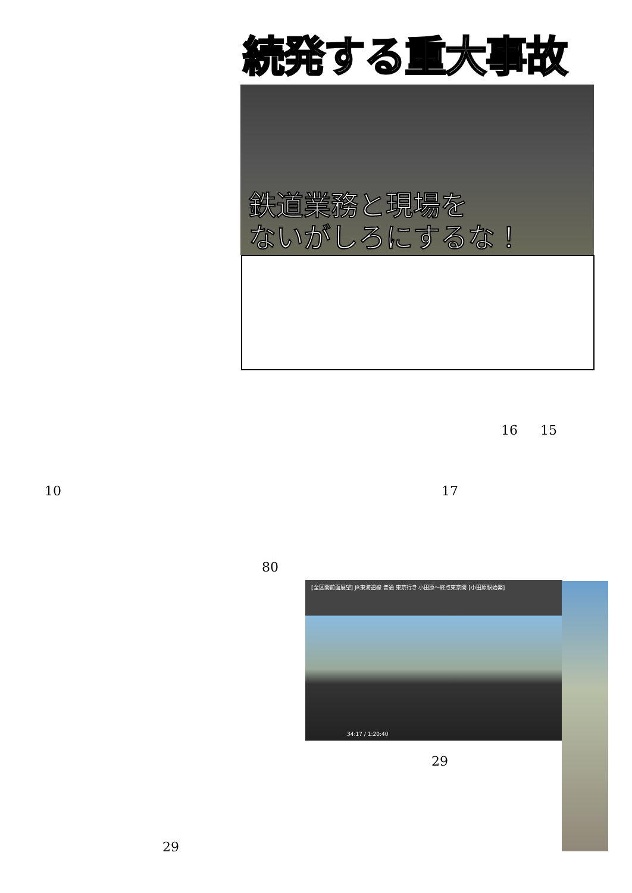続発する重大事故
鉄道業務と現場を
ないがしろにするな！
16 15
10 17
80
[全区間前面展望] JR東海道線 普通 東京行き 小田原～終点東京間 [小田原駅始発]
34:17 / 1:20:40
29
29